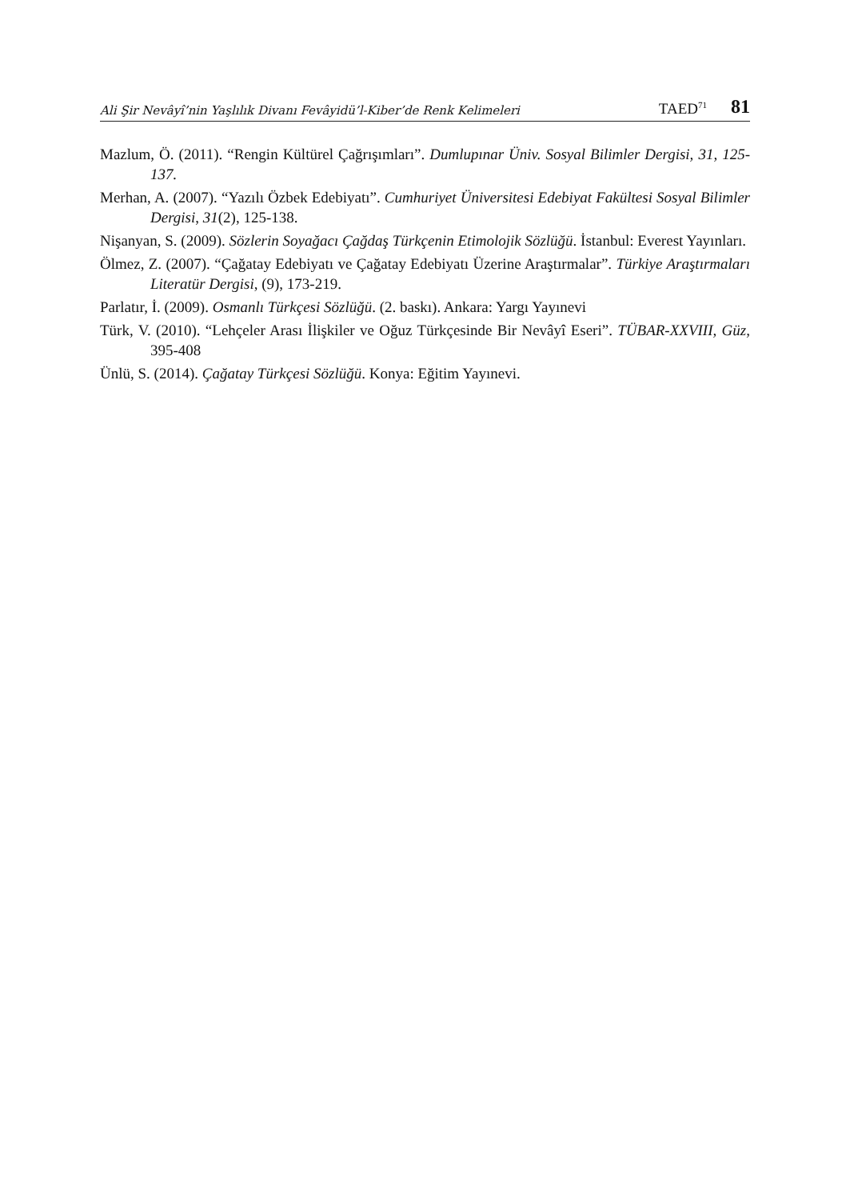Ali Şir Nevâyî’nin Yaşlılık Divanı Fevâyidü’l-Kiber’de Renk Kelimeleri TAED<sup>71</sup> 81
Mazlum, Ö. (2011). “Rengin Kültürel Çağrışımları”. Dumlupınar Üniv. Sosyal Bilimler Dergisi, 31, 125-137.
Merhan, A. (2007). “Yazılı Özbek Edebiyatı”. Cumhuriyet Üniversitesi Edebiyat Fakültesi Sosyal Bilimler Dergisi, 31(2), 125-138.
Nişanyan, S. (2009). Sözlerin Soyağacı Çağdaş Türkçenin Etimolojik Sözlüğü. İstanbul: Everest Yayınları.
Ölmez, Z. (2007). “Çağatay Edebiyatı ve Çağatay Edebiyatı Üzerine Araştırmalar”. Türkiye Araştırmaları Literatür Dergisi, (9), 173-219.
Parlatır, İ. (2009). Osmanlı Türkçesi Sözlüğü. (2. baskı). Ankara: Yargı Yayınevi
Türk, V. (2010). “Lehçeler Arası İlişkiler ve Oğuz Türkçesinde Bir Nevâyî Eseri”. TÜBAR-XXVIII, Güz, 395-408
Ünlü, S. (2014). Çağatay Türkçesi Sözlüğü. Konya: Eğitim Yayınevi.